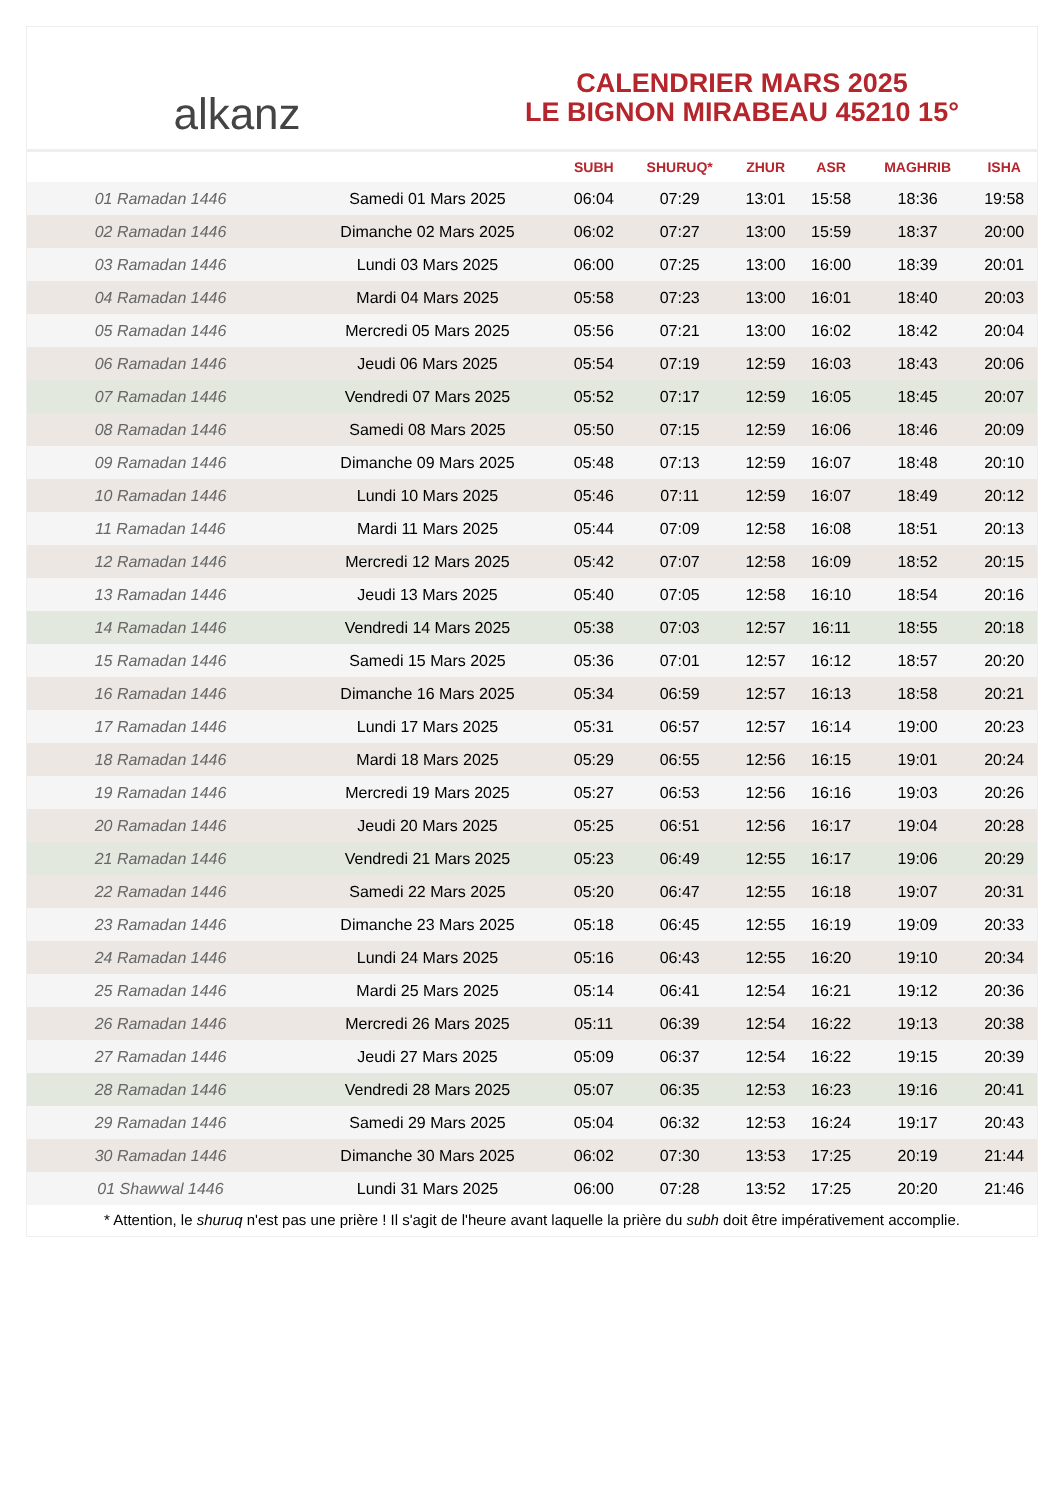alkanz
CALENDRIER MARS 2025
LE BIGNON MIRABEAU 45210 15°
| | | SUBH | SHURUQ* | ZHUR | ASR | MAGHRIB | ISHA |
| --- | --- | --- | --- | --- | --- | --- | --- |
| 01 Ramadan 1446 | Samedi 01 Mars 2025 | 06:04 | 07:29 | 13:01 | 15:58 | 18:36 | 19:58 |
| 02 Ramadan 1446 | Dimanche 02 Mars 2025 | 06:02 | 07:27 | 13:00 | 15:59 | 18:37 | 20:00 |
| 03 Ramadan 1446 | Lundi 03 Mars 2025 | 06:00 | 07:25 | 13:00 | 16:00 | 18:39 | 20:01 |
| 04 Ramadan 1446 | Mardi 04 Mars 2025 | 05:58 | 07:23 | 13:00 | 16:01 | 18:40 | 20:03 |
| 05 Ramadan 1446 | Mercredi 05 Mars 2025 | 05:56 | 07:21 | 13:00 | 16:02 | 18:42 | 20:04 |
| 06 Ramadan 1446 | Jeudi 06 Mars 2025 | 05:54 | 07:19 | 12:59 | 16:03 | 18:43 | 20:06 |
| 07 Ramadan 1446 | Vendredi 07 Mars 2025 | 05:52 | 07:17 | 12:59 | 16:05 | 18:45 | 20:07 |
| 08 Ramadan 1446 | Samedi 08 Mars 2025 | 05:50 | 07:15 | 12:59 | 16:06 | 18:46 | 20:09 |
| 09 Ramadan 1446 | Dimanche 09 Mars 2025 | 05:48 | 07:13 | 12:59 | 16:07 | 18:48 | 20:10 |
| 10 Ramadan 1446 | Lundi 10 Mars 2025 | 05:46 | 07:11 | 12:59 | 16:07 | 18:49 | 20:12 |
| 11 Ramadan 1446 | Mardi 11 Mars 2025 | 05:44 | 07:09 | 12:58 | 16:08 | 18:51 | 20:13 |
| 12 Ramadan 1446 | Mercredi 12 Mars 2025 | 05:42 | 07:07 | 12:58 | 16:09 | 18:52 | 20:15 |
| 13 Ramadan 1446 | Jeudi 13 Mars 2025 | 05:40 | 07:05 | 12:58 | 16:10 | 18:54 | 20:16 |
| 14 Ramadan 1446 | Vendredi 14 Mars 2025 | 05:38 | 07:03 | 12:57 | 16:11 | 18:55 | 20:18 |
| 15 Ramadan 1446 | Samedi 15 Mars 2025 | 05:36 | 07:01 | 12:57 | 16:12 | 18:57 | 20:20 |
| 16 Ramadan 1446 | Dimanche 16 Mars 2025 | 05:34 | 06:59 | 12:57 | 16:13 | 18:58 | 20:21 |
| 17 Ramadan 1446 | Lundi 17 Mars 2025 | 05:31 | 06:57 | 12:57 | 16:14 | 19:00 | 20:23 |
| 18 Ramadan 1446 | Mardi 18 Mars 2025 | 05:29 | 06:55 | 12:56 | 16:15 | 19:01 | 20:24 |
| 19 Ramadan 1446 | Mercredi 19 Mars 2025 | 05:27 | 06:53 | 12:56 | 16:16 | 19:03 | 20:26 |
| 20 Ramadan 1446 | Jeudi 20 Mars 2025 | 05:25 | 06:51 | 12:56 | 16:17 | 19:04 | 20:28 |
| 21 Ramadan 1446 | Vendredi 21 Mars 2025 | 05:23 | 06:49 | 12:55 | 16:17 | 19:06 | 20:29 |
| 22 Ramadan 1446 | Samedi 22 Mars 2025 | 05:20 | 06:47 | 12:55 | 16:18 | 19:07 | 20:31 |
| 23 Ramadan 1446 | Dimanche 23 Mars 2025 | 05:18 | 06:45 | 12:55 | 16:19 | 19:09 | 20:33 |
| 24 Ramadan 1446 | Lundi 24 Mars 2025 | 05:16 | 06:43 | 12:55 | 16:20 | 19:10 | 20:34 |
| 25 Ramadan 1446 | Mardi 25 Mars 2025 | 05:14 | 06:41 | 12:54 | 16:21 | 19:12 | 20:36 |
| 26 Ramadan 1446 | Mercredi 26 Mars 2025 | 05:11 | 06:39 | 12:54 | 16:22 | 19:13 | 20:38 |
| 27 Ramadan 1446 | Jeudi 27 Mars 2025 | 05:09 | 06:37 | 12:54 | 16:22 | 19:15 | 20:39 |
| 28 Ramadan 1446 | Vendredi 28 Mars 2025 | 05:07 | 06:35 | 12:53 | 16:23 | 19:16 | 20:41 |
| 29 Ramadan 1446 | Samedi 29 Mars 2025 | 05:04 | 06:32 | 12:53 | 16:24 | 19:17 | 20:43 |
| 30 Ramadan 1446 | Dimanche 30 Mars 2025 | 06:02 | 07:30 | 13:53 | 17:25 | 20:19 | 21:44 |
| 01 Shawwal 1446 | Lundi 31 Mars 2025 | 06:00 | 07:28 | 13:52 | 17:25 | 20:20 | 21:46 |
* Attention, le shuruq n'est pas une prière ! Il s'agit de l'heure avant laquelle la prière du subh doit être impérativement accomplie.